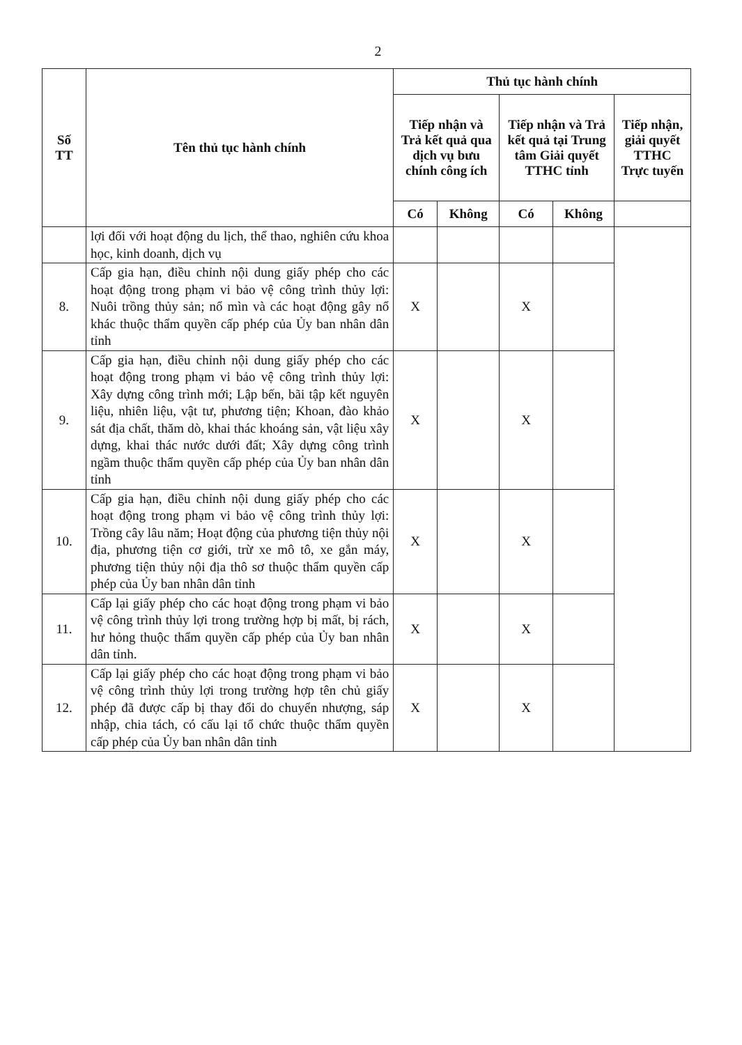2
| Số TT | Tên thủ tục hành chính | Thủ tục hành chính | | | | |
| --- | --- | --- | --- | --- | --- | --- |
| | | Tiếp nhận và Trả kết quả qua dịch vụ bưu chính công ích | | Tiếp nhận và Trả kết quả tại Trung tâm Giải quyết TTHC tỉnh | | Tiếp nhận, giải quyết TTHC Trực tuyến |
| | | Có | Không | Có | Không | |
| | lợi đối với hoạt động du lịch, thể thao, nghiên cứu khoa học, kinh doanh, dịch vụ | | | | | |
| 8. | Cấp gia hạn, điều chỉnh nội dung giấy phép cho các hoạt động trong phạm vi bảo vệ công trình thủy lợi: Nuôi trồng thủy sản; nổ mìn và các hoạt động gây nổ khác thuộc thẩm quyền cấp phép của Ủy ban nhân dân tỉnh | X | | X | | |
| 9. | Cấp gia hạn, điều chỉnh nội dung giấy phép cho các hoạt động trong phạm vi bảo vệ công trình thủy lợi: Xây dựng công trình mới; Lập bến, bãi tập kết nguyên liệu, nhiên liệu, vật tư, phương tiện; Khoan, đào khảo sát địa chất, thăm dò, khai thác khoáng sản, vật liệu xây dựng, khai thác nước dưới đất; Xây dựng công trình ngầm thuộc thẩm quyền cấp phép của Ủy ban nhân dân tỉnh | X | | X | | |
| 10. | Cấp gia hạn, điều chỉnh nội dung giấy phép cho các hoạt động trong phạm vi bảo vệ công trình thủy lợi: Trồng cây lâu năm; Hoạt động của phương tiện thủy nội địa, phương tiện cơ giới, trừ xe mô tô, xe gắn máy, phương tiện thủy nội địa thô sơ thuộc thẩm quyền cấp phép của Ủy ban nhân dân tỉnh | X | | X | | |
| 11. | Cấp lại giấy phép cho các hoạt động trong phạm vi bảo vệ công trình thủy lợi trong trường hợp bị mất, bị rách, hư hỏng thuộc thẩm quyền cấp phép của Ủy ban nhân dân tỉnh. | X | | X | | |
| 12. | Cấp lại giấy phép cho các hoạt động trong phạm vi bảo vệ công trình thủy lợi trong trường hợp tên chủ giấy phép đã được cấp bị thay đổi do chuyển nhượng, sáp nhập, chia tách, có cấu lại tổ chức thuộc thẩm quyền cấp phép của Ủy ban nhân dân tỉnh | X | | X | | |